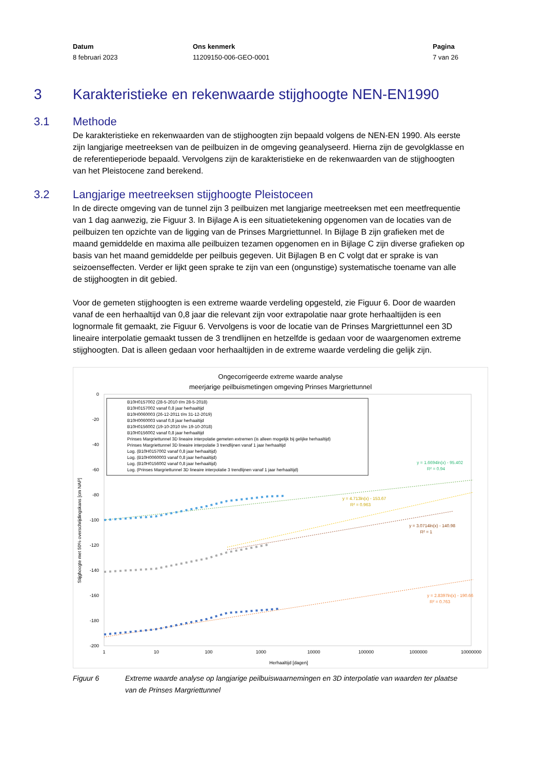Datum
8 februari 2023
Ons kenmerk
11209150-006-GEO-0001
Pagina
7 van 26
3 Karakteristieke en rekenwaarde stijghoogte NEN-EN1990
3.1 Methode
De karakteristieke en rekenwaarden van de stijghoogten zijn bepaald volgens de NEN-EN 1990. Als eerste zijn langjarige meetreeksen van de peilbuizen in de omgeving geanalyseerd. Hierna zijn de gevolgklasse en de referentieperiode bepaald. Vervolgens zijn de karakteristieke en de rekenwaarden van de stijghoogten van het Pleistocene zand berekend.
3.2 Langjarige meetreeksen stijghoogte Pleistoceen
In de directe omgeving van de tunnel zijn 3 peilbuizen met langjarige meetreeksen met een meetfrequentie van 1 dag aanwezig, zie Figuur 3. In Bijlage A is een situatietekening opgenomen van de locaties van de peilbuizen ten opzichte van de ligging van de Prinses Margriettunnel. In Bijlage B zijn grafieken met de maand gemiddelde en maxima alle peilbuizen tezamen opgenomen en in Bijlage C zijn diverse grafieken op basis van het maand gemiddelde per peilbuis gegeven. Uit Bijlagen B en C volgt dat er sprake is van seizoenseffecten. Verder er lijkt geen sprake te zijn van een (ongunstige) systematische toename van alle de stijghoogten in dit gebied.
Voor de gemeten stijghoogten is een extreme waarde verdeling opgesteld, zie Figuur 6. Door de waarden vanaf de een herhaaltijd van 0,8 jaar die relevant zijn voor extrapolatie naar grote herhaaltijden is een lognormale fit gemaakt, zie Figuur 6. Vervolgens is voor de locatie van de Prinses Margriettunnel een 3D lineaire interpolatie gemaakt tussen de 3 trendlijnen en hetzelfde is gedaan voor de waargenomen extreme stijghoogten. Dat is alleen gedaan voor herhaaltijden in de extreme waarde verdeling die gelijk zijn.
Ongecorrigeerde extreme waarde analyse
meerjarige peilbuismetingen omgeving Prinses Margriettunnel
0
-20
-40
-60
-80
-100
-120
-140
-160
-180
-200
1
10
100
1000
10000
100000
1000000
10000000
Herhaaltijd [dagen]
Stijghoogte met 50% overschrijdingskans [cm NAP]
B10H0157002 (28-5-2010 t/m 28-5-2018)
B10H0157002 vanaf 0,8 jaar herhaaltijd
B10H0060003 (26-12-2011 t/m 31-12-2019)
B10H0060003 vanaf 0,8 jaar herhaaltijd
B10H0156002 (19-10-2010 t/m 19-10-2018)
B10H0156002 vanaf 0,8 jaar herhaaltijd
Prinses Margriettunnel 3D lineaire interpolatie gemeten extremen (is alleen mogelijk bij gelijke herhaaltijd)
Prinses Margriettunnel 3D lineaire interpolatie 3 trendlijnen vanaf 1 jaar herhaaltijd
Log. (B10H0157002 vanaf 0,8 jaar herhaaltijd)
Log. (B10H0060003 vanaf 0,8 jaar herhaaltijd)
Log. (B10H0156002 vanaf 0,8 jaar herhaaltijd)
Log. (Prinses Margriettunnel 3D lineaire interpolatie 3 trendlijnen vanaf 1 jaar herhaaltijd)
y = 1.6694ln(x) - 95.402
R² = 0.94
y = 4.713ln(x) - 153.67
R² = 0.963
y = 3.0714ln(x) - 140.98
R² = 1
y = 2.8397ln(x) - 190.66
R² = 0.763
Figuur 6 Extreme waarde analyse op langjarige peilbuiswaarnemingen en 3D interpolatie van waarden ter plaatse van de Prinses Margriettunnel